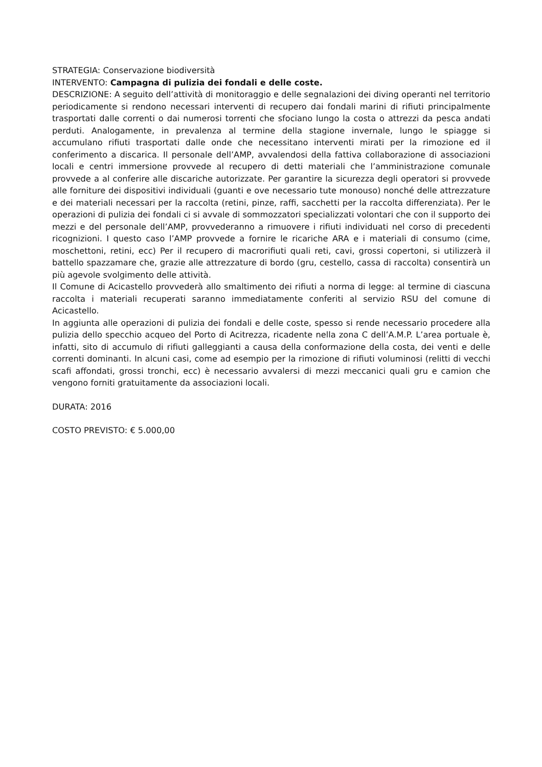STRATEGIA: Conservazione biodiversità
INTERVENTO: Campagna di pulizia dei fondali e delle coste.
DESCRIZIONE: A seguito dell’attività di monitoraggio e delle segnalazioni dei diving operanti nel territorio periodicamente si rendono necessari interventi di recupero dai fondali marini di rifiuti principalmente trasportati dalle correnti o dai numerosi torrenti che sfociano lungo la costa o attrezzi da pesca andati perduti. Analogamente, in prevalenza al termine della stagione invernale, lungo le spiagge si accumulano rifiuti trasportati dalle onde che necessitano interventi mirati per la rimozione ed il conferimento a discarica. Il personale dell’AMP, avvalendosi della fattiva collaborazione di associazioni locali e centri immersione provvede al recupero di detti materiali che l’amministrazione comunale provvede a al conferire alle discariche autorizzate. Per garantire la sicurezza degli operatori si provvede alle forniture dei dispositivi individuali (guanti e ove necessario tute monouso) nonché delle attrezzature e dei materiali necessari per la raccolta (retini, pinze, raffi, sacchetti per la raccolta differenziata). Per le operazioni di pulizia dei fondali ci si avvale di sommozzatori specializzati volontari che con il supporto dei mezzi e del personale dell’AMP, provvederanno a rimuovere i rifiuti individuati nel corso di precedenti ricognizioni. I questo caso l’AMP provvede a fornire le ricariche ARA e i materiali di consumo (cime, moschettoni, retini, ecc) Per il recupero di macrorifiuti quali reti, cavi, grossi copertoni, si utilizzerà il battello spazzamare che, grazie alle attrezzature di bordo (gru, cestello, cassa di raccolta) consentirà un più agevole svolgimento delle attività.
Il Comune di Acicastello provvederà allo smaltimento dei rifiuti a norma di legge: al termine di ciascuna raccolta i materiali recuperati saranno immediatamente conferiti al servizio RSU del comune di Acicastello.
In aggiunta alle operazioni di pulizia dei fondali e delle coste, spesso si rende necessario procedere alla pulizia dello specchio acqueo del Porto di Acitrezza, ricadente nella zona C dell’A.M.P. L’area portuale è, infatti, sito di accumulo di rifiuti galleggianti a causa della conformazione della costa, dei venti e delle correnti dominanti. In alcuni casi, come ad esempio per la rimozione di rifiuti voluminosi (relitti di vecchi scafi affondati, grossi tronchi, ecc) è necessario avvalersi di mezzi meccanici quali gru e camion che vengono forniti gratuitamente da associazioni locali.
DURATA: 2016
COSTO PREVISTO: € 5.000,00